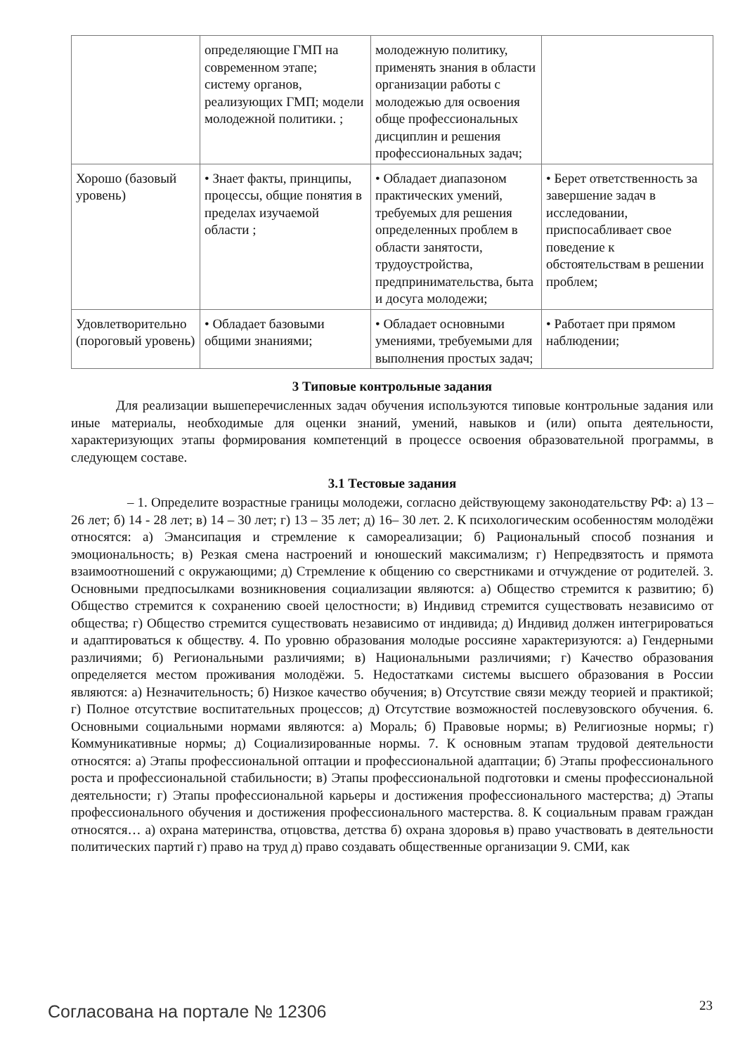| | определяющие ГМП на современном этапе; систему органов, реализующих ГМП; модели молодежной политики. ; | молодежную политику, применять знания в области организации работы с молодежью для освоения обще профессиональных дисциплин и решения профессиональных задач; | |
| Хорошо (базовый уровень) | • Знает факты, принципы, процессы, общие понятия в пределах изучаемой области ; | • Обладает диапазоном практических умений, требуемых для решения определенных проблем в области занятости, трудоустройства, предпринимательства, быта и досуга молодежи; | • Берет ответственность за завершение задач в исследовании, приспосабливает свое поведение к обстоятельствам в решении проблем; |
| Удовлетворительно (пороговый уровень) | • Обладает базовыми общими знаниями; | • Обладает основными умениями, требуемыми для выполнения простых задач; | • Работает при прямом наблюдении; |
3 Типовые контрольные задания
Для реализации вышеперечисленных задач обучения используются типовые контрольные задания или иные материалы, необходимые для оценки знаний, умений, навыков и (или) опыта деятельности, характеризующих этапы формирования компетенций в процессе освоения образовательной программы, в следующем составе.
3.1 Тестовые задания
– 1. Определите возрастные границы молодежи, согласно действующему законодательству РФ: а) 13 – 26 лет; б) 14 - 28 лет; в) 14 – 30 лет; г) 13 – 35 лет; д) 16– 30 лет. 2. К психологическим особенностям молодёжи относятся: а) Эмансипация и стремление к самореализации; б) Рациональный способ познания и эмоциональность; в) Резкая смена настроений и юношеский максимализм; г) Непредвзятость и прямота взаимоотношений с окружающими; д) Стремление к общению со сверстниками и отчуждение от родителей. 3. Основными предпосылками возникновения социализации являются: а) Общество стремится к развитию; б) Общество стремится к сохранению своей целостности; в) Индивид стремится существовать независимо от общества; г) Общество стремится существовать независимо от индивида; д) Индивид должен интегрироваться и адаптироваться к обществу. 4. По уровню образования молодые россияне характеризуются: а) Гендерными различиями; б) Региональными различиями; в) Национальными различиями; г) Качество образования определяется местом проживания молодёжи. 5. Недостатками системы высшего образования в России являются: а) Незначительность; б) Низкое качество обучения; в) Отсутствие связи между теорией и практикой; г) Полное отсутствие воспитательных процессов; д) Отсутствие возможностей послевузовского обучения. 6. Основными социальными нормами являются: а) Мораль; б) Правовые нормы; в) Религиозные нормы; г) Коммуникативные нормы; д) Социализированные нормы. 7. К основным этапам трудовой деятельности относятся: а) Этапы профессиональной оптации и профессиональной адаптации; б) Этапы профессионального роста и профессиональной стабильности; в) Этапы профессиональной подготовки и смены профессиональной деятельности; г) Этапы профессиональной карьеры и достижения профессионального мастерства; д) Этапы профессионального обучения и достижения профессионального мастерства. 8. К социальным правам граждан относятся… а) охрана материнства, отцовства, детства б) охрана здоровья в) право участвовать в деятельности политических партий г) право на труд д) право создавать общественные организации 9. СМИ, как
Согласована на портале № 12306 23